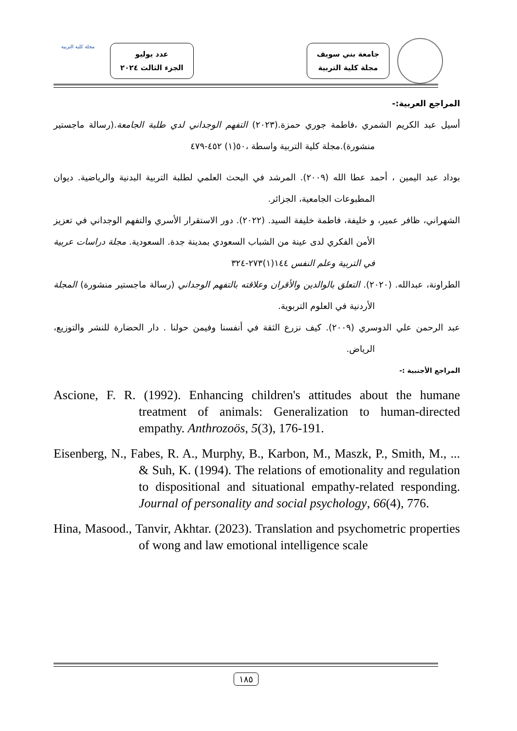جامعة بني سويف
مجلة كلية التربية
عدد يوليو
الجزء الثالث ٢٠٢٤
مجلة كلية التربية
المراجع العربية:-
أسيل عبد الكريم الشمري ،فاطمة جوري حمزة.(٢٠٢٣) التفهم الوجداني لدي طلبة الجامعة.(رسالة ماجستير منشورة).مجلة كلية التربية واسطة ،٥٠(١) ٤٥٢-٤٧٩
بوداد عبد اليمين ، أحمد عطا الله (٢٠٠٩). المرشد في البحث العلمي لطلبة التربية البدنية والرياضية. ديوان المطبوعات الجامعية، الجزائر.
الشهراني، ظافر عمير، و خليفة، فاطمة خليفة السيد. (٢٠٢٢). دور الاستقرار الأسري والتفهم الوجداني في تعزيز الأمن الفكري لدى عينة من الشباب السعودي بمدينة جدة. السعودية. مجلة دراسات عربية في التربية وعلم النفس ١٤٤(١)٢٧٣-٣٢٤
الطراونة، عبدالله. (٢٠٢٠). التعلق بالوالدين والأقران وعلاقته بالتفهم الوجداني (رسالة ماجستير منشورة) المجلة الأردنية في العلوم التربوية.
عبد الرحمن علي الدوسري (٢٠٠٩). كيف نزرع الثقة في أنفسنا وفيمن حولنا . دار الحضارة للنشر والتوزيع، الرياض.
المراجع الأجنبية :-
Ascione, F. R. (1992). Enhancing children's attitudes about the humane treatment of animals: Generalization to human-directed empathy. Anthrozoös, 5(3), 176-191.
Eisenberg, N., Fabes, R. A., Murphy, B., Karbon, M., Maszk, P., Smith, M., ... & Suh, K. (1994). The relations of emotionality and regulation to dispositional and situational empathy-related responding. Journal of personality and social psychology, 66(4), 776.
Hina, Masood., Tanvir, Akhtar. (2023). Translation and psychometric properties of wong and law emotional intelligence scale
١٨٥